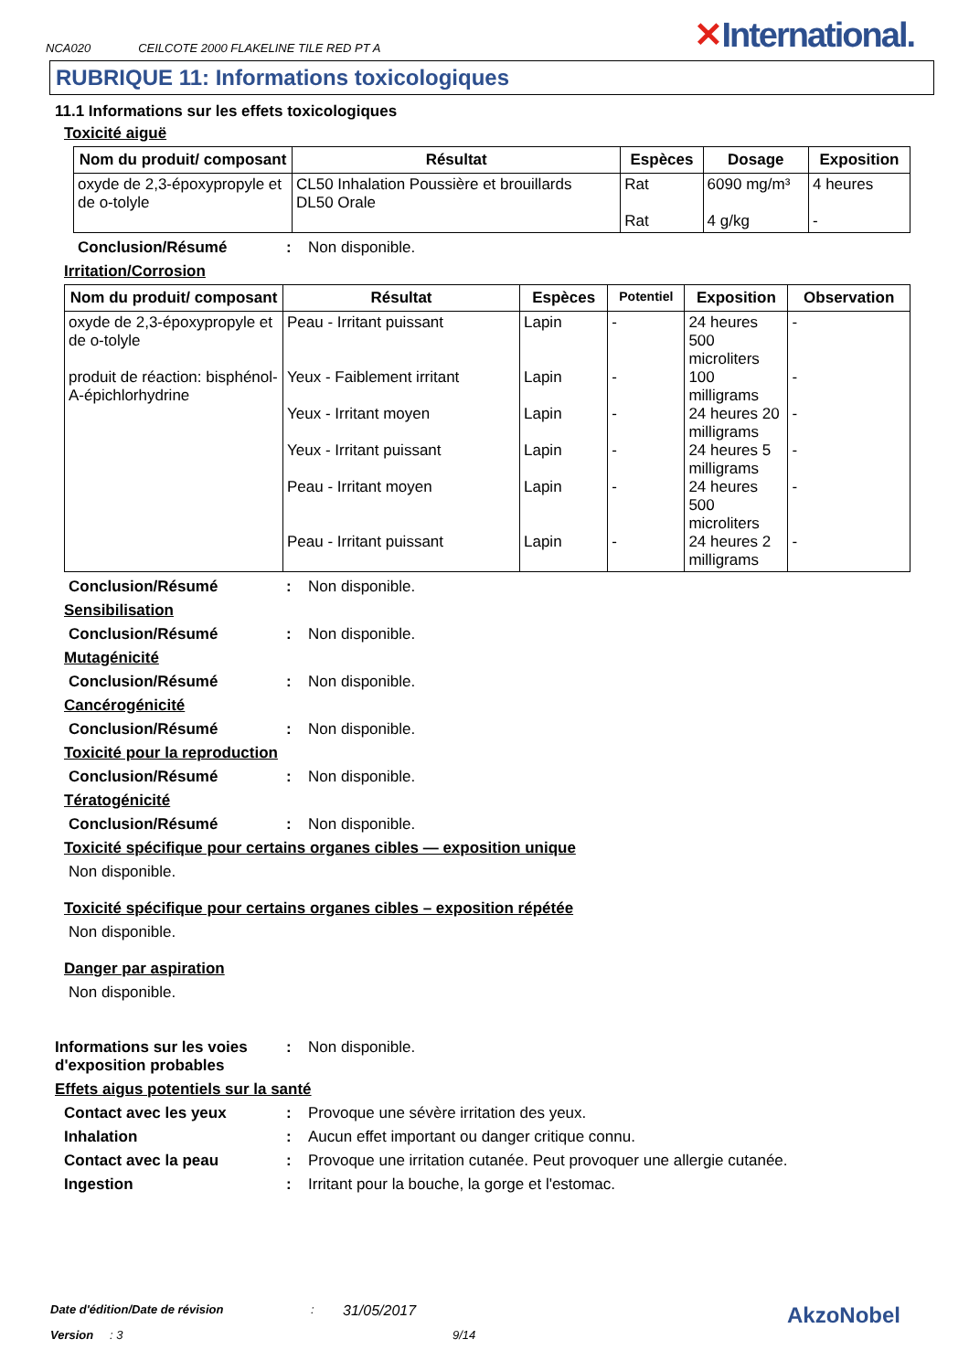NCA020 CEILCOTE 2000 FLAKELINE TILE RED PT A
✕International.
RUBRIQUE 11: Informations toxicologiques
11.1 Informations sur les effets toxicologiques
Toxicité aiguë
| Nom du produit/ composant | Résultat | Espèces | Dosage | Exposition |
| --- | --- | --- | --- | --- |
| oxyde de 2,3-époxypropyle et de o-tolyle | CL50 Inhalation Poussière et brouillards DL50 Orale | Rat Rat | 6090 mg/m³ 4 g/kg | 4 heures - |
Conclusion/Résumé: Non disponible.
Irritation/Corrosion
| Nom du produit/ composant | Résultat | Espèces | Potentiel | Exposition | Observation |
| --- | --- | --- | --- | --- | --- |
| oxyde de 2,3-époxypropyle et de o-tolyle produit de réaction: bisphénol-A-épichlorhydrine | Peau - Irritant puissant Yeux - Faiblement irritant Yeux - Irritant moyen Yeux - Irritant puissant Peau - Irritant moyen Peau - Irritant puissant | Lapin Lapin Lapin Lapin Lapin Lapin | - - - - - - | 24 heures 500 microliters 100 milligrams 24 heures 20 milligrams 24 heures 5 milligrams 24 heures 500 microliters 24 heures 2 milligrams | - - - - - - |
Conclusion/Résumé: Non disponible.
Sensibilisation
Conclusion/Résumé: Non disponible.
Mutagénicité
Conclusion/Résumé: Non disponible.
Cancérogénicité
Conclusion/Résumé: Non disponible.
Toxicité pour la reproduction
Conclusion/Résumé: Non disponible.
Tératogénicité
Conclusion/Résumé: Non disponible.
Toxicité spécifique pour certains organes cibles — exposition unique
Non disponible.
Toxicité spécifique pour certains organes cibles – exposition répétée
Non disponible.
Danger par aspiration
Non disponible.
Informations sur les voies d'exposition probables: Non disponible.
Effets aigus potentiels sur la santé
Contact avec les yeux: Provoque une sévère irritation des yeux.
Inhalation: Aucun effet important ou danger critique connu.
Contact avec la peau: Provoque une irritation cutanée. Peut provoquer une allergie cutanée.
Ingestion: Irritant pour la bouche, la gorge et l'estomac.
Date d'édition/Date de révision: 31/05/2017 AkzoNobel
Version: 3 9/14